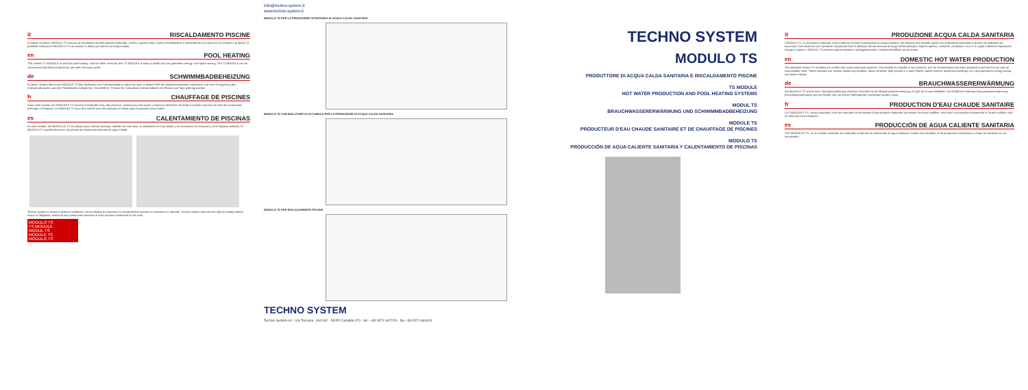it RISCALDAMENTO PISCINE
In questa versione i MODULI TS servono al riscaldamento delle piscine facilitando, anche in questo caso, l'opera d'installazione e consentendo una riduzione di consumi e di spazio. È possibile realizzare il MODULO TS con piastre in titanio per piscine ad acqua salata.
en POOL HEATING
This version TS MODULE is used for pool heating. Like the other versions, this TS MODULE is easy to install and can guarantee energy- and space-saving. The TS MODULE can be constructed with titanium plates for use with salt-water pools.
de SCHWIMMBADBEHEIZUNG
In dieser Version dienen die MODULE TS dem Beheizen von Schwimmbädern, wobei sie auch in diesem Fall die Installationsarbeiten erleichtern und eine Verringerung des Energieverbrauchs und des Platzbedarfs ermöglichen. Das MODUL TS kann für Salzwasser-Schwimmbäder mit Platten aus Titan gefertigt werden.
fr CHAUFFAGE DE PISCINES
Dans cette version, les MODULES TS servent à réchauffer l'eau des piscines. Comme pour les autres versions,le MODULE est facile à installer il permet de faire des économies d'énergie et d'espace. Le MODULE TS peut être réalisé avec des plaques en titane pour les piscines d'eau salée.
es CALENTAMIENTO DE PISCINAS
En esta versión, los MODULOS TS se utilizan para calentar piscinas; también en este caso, la instalación es muy simple y se economiza en consumo y en el espacio utilizado. El MODULO TS puede fabricarse con placas de titanio para piscinas de agua salada.
Techno System si riserva il diritto di modificare, senza obbligo di preavviso, le caratteristiche tecniche e costruttive ivi riportate. Techno System reserves the right to modify without notice or obligation, technical and constructive features of every product mentioned in this work.
MODULO TS
TS MODULE
MODUL TS
MODULE TS
MODULO TS
info@techno-system.it
www.techno-system.it
MODULO TS PER LA PRODUZIONE ISTANTANEA DI ACQUA CALDA SANITARIA
MODULO TS CON BOLLITORE DI ACCUMULO PER LA PRODUZIONE DI ACQUA CALDA SANITARIA
MODULO TS PER RISCALDAMENTO PISCINE
TECHNO SYSTEM
Techno System srl - Via Toscana, 160/162 - 50052 Certaldo (FI) - tel.: +39 0571 667229 - fax +39 0571 664414
TECHNO SYSTEM
MODULO TS
PRODUTTORE DI ACQUA CALDA SANITARIA E RISCALDAMENTO PISCINE
TS MODULE
HOT WATER PRODUCTION AND POOL HEATING SYSTEMS
MODUL TS
BRAUCHWASSERERWÄRMUNG UND SCHWIMMBADBEHEIZUNG
MODULE TS
PRODUCTEUR D'EAU CHAUDE SANITAIRE ET DE CHAUFFAGE DE PISCINES
MODULO TS
PRODUCCIÓN DE AGUA CALIENTE SANITARIA Y CALENTAMIENTO DE PISCINAS
it PRODUZIONE ACQUA CALDA SANITARIA
I MODULI TS, in esecuzione standard, sono moderne centrali di produzione di acqua sanitaria. Ne esistono due modelli: quello con produzione istantanea e quello che abbinano ad accumulo. Essi risolvono tutti i problemi, soprattutto dove si abbiano elevati consumi di acqua calda (alberghi, impianti sportivi, comunità, condomini, ecc.) e si voglia realmente risparmiare energia e spazio. I MODULI TS possono quindi sostituire vantaggiosamente i tradizionali bollitori ad accumulo.
en DOMESTIC HOT WATER PRODUCTION
The standard-version TS modules are modern hot water production systems. The module is available in two versions, one for instantaneous hot water production and one for use with an accumulation tank. These modules can resolve almost any problem, above all where high volume is a must (hotels, sports centres, apartment buildings, etc.) and guarantee energy-saving and space-saving.
de BRAUCHWASSERERWÄRMUNG
Die MODULE TS sind in ihrer Standardausführung moderne Zentralen für die Brauchwassererwärmung. Es gibt sie in zwei Modellen: ein Modell mit sofortiger Brauchwassererwärmung (Durchlauferwärmung) und ein Modell, das mit einem Pufferspeicher kombiniert werden muss.
fr PRODUCTION D'EAU CHAUDE SANITAIRE
LES MODULES TS, version standard, sont des centrales de production d'eau sanitaire modernes qui existent en deux modèles: celui avec la production instantanée et l'autre à utiliser avec un réservoir d'accumulation.
es PRODUCCIÓN DE AGUA CALIENTE SANITARIA
LOS MÓDULOS TS, en su versión estándar, son centrales modernas de producción de agua sanitaria. Existen dos modelos: el de producción instantánea y el que se combina con un acumulador.